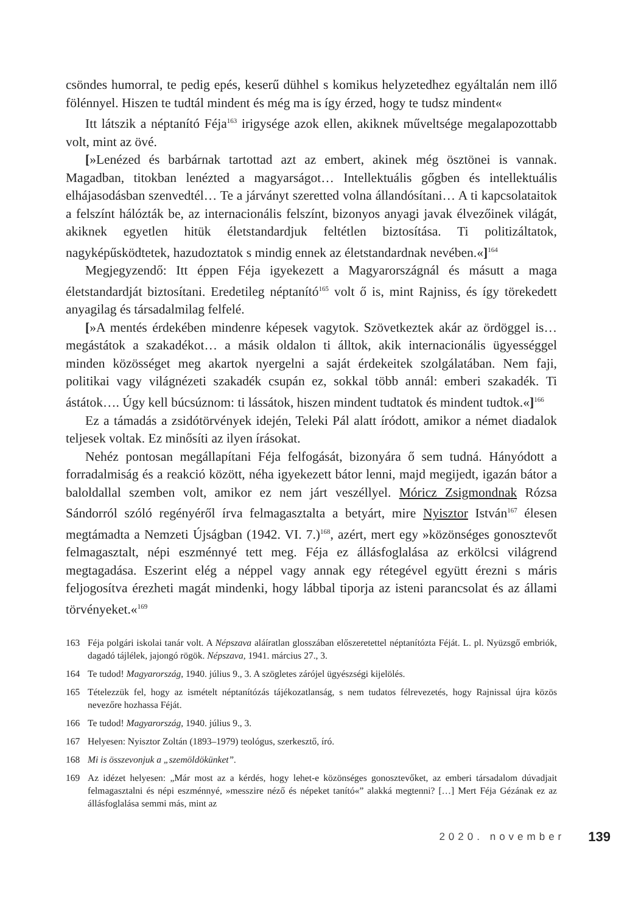csöndes humorral, te pedig epés, keserű dühhel s komikus helyzetedhez egyáltalán nem illő fölénnyel. Hiszen te tudtál mindent és még ma is így érzed, hogy te tudsz mindent«
Itt látszik a néptanító Féja<sup>163</sup> irigysége azok ellen, akiknek műveltsége megalapozottabb volt, mint az övé.
[»Lenézed és barbárnak tartottad azt az embert, akinek még ösztönei is vannak. Magadban, titokban lenézted a magyarságot… Intellektuális gőgben és intellektuális elhájasodásban szenvedtél… Te a járványt szeretted volna állandósítani… A ti kapcsolataitok a felszínt hálózták be, az internacionális felszínt, bizonyos anyagi javak élvezőinek világát, akiknek egyetlen hitük életstandardjuk feltétlen biztosítása. Ti politizáltatok, nagyképűsködtetek, hazudoztatok s mindig ennek az életstandardnak nevében.«]<sup>164</sup>
Megjegyzendő: Itt éppen Féja igyekezett a Magyarországnál és másutt a maga életstandardját biztosítani. Eredetileg néptanító<sup>165</sup> volt ő is, mint Rajniss, és így törekedett anyagilag és társadalmilag felfelé.
[»A mentés érdekében mindenre képesek vagytok. Szövetkeztek akár az ördöggel is… megástátok a szakadékot… a másik oldalon ti álltok, akik internacionális ügyességgel minden közösséget meg akartok nyergelni a saját érdekeitek szolgálatában. Nem faji, politikai vagy világnézeti szakadék csupán ez, sokkal több annál: emberi szakadék. Ti ástátok…. Úgy kell búcsúznom: ti lássátok, hiszen mindent tudtatok és mindent tudtok.«]<sup>166</sup>
Ez a támadás a zsidótörvények idején, Teleki Pál alatt íródott, amikor a német diadalok teljesek voltak. Ez minősíti az ilyen írásokat.
Nehéz pontosan megállapítani Féja felfogását, bizonyára ő sem tudná. Hányódott a forradalmiság és a reakció között, néha igyekezett bátor lenni, majd megijedt, igazán bátor a baloldallal szemben volt, amikor ez nem járt veszéllyel. Móricz Zsigmondnak Rózsa Sándorról szóló regényéről írva felmagasztalta a betyárt, mire Nyisztor István<sup>167</sup> élesen megtámadta a Nemzeti Újságban (1942. VI. 7.)<sup>168</sup>, azért, mert egy »közönséges gonosztevőt felmagasztalt, népi eszménnyé tett meg. Féja ez állásfoglalása az erkölcsi világrend megtagadása. Eszerint elég a néppel vagy annak egy rétegével együtt érezni s máris feljogosítva érezheti magát mindenki, hogy lábbal tiporja az isteni parancsolat és az állami törvényeket.«<sup>169</sup>
163 Féja polgári iskolai tanár volt. A Népszava aláíratlan glosszában előszeretettel néptanítózta Féját. L. pl. Nyüzsgő embriók, dagadó tájlélek, jajongó rögök. Népszava, 1941. március 27., 3.
164 Te tudod! Magyarország, 1940. július 9., 3. A szögletes zárójel ügyészségi kijelölés.
165 Tételezzük fel, hogy az ismételt néptanítózás tájékozatlanság, s nem tudatos félrevezetés, hogy Rajnissal újra közös nevezőre hozhassa Féját.
166 Te tudod! Magyarország, 1940. július 9., 3.
167 Helyesen: Nyisztor Zoltán (1893–1979) teológus, szerkesztő, író.
168 Mi is összevonjuk a „szemöldökünket”.
169 Az idézet helyesen: „Már most az a kérdés, hogy lehet-e közönséges gonosztevőket, az emberi társadalom dúvadjait felmagasztalni és népi eszménnyé, »messzire néző és népeket tanító«” alakká megtenni? […] Mert Féja Gézának ez az állásfoglalása semmi más, mint az
2020. november 139